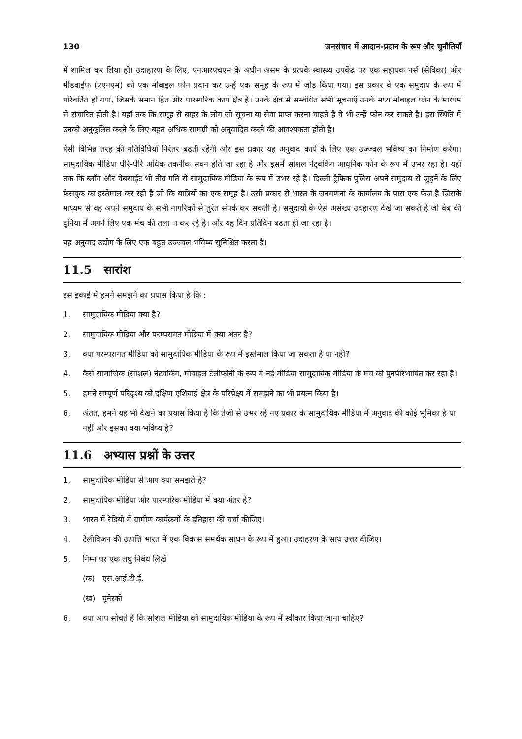130 जनसंचार में आदान-प्रदान के रूप और चुनौतियाँ
में शामिल कर लिया हो। उदाहारण के लिए, एनआरएचएम के अधीन असम के प्रत्यके स्वास्थ्य उपकेंद्र पर एक सहायक नर्स (सेविका) और मीडवाईफ (एएनएम) को एक मोबाइल फोन प्रदान कर उन्हें एक समूह के रूप में जोड़ किया गया। इस प्रकार वे एक समुदाय के रूप में परिवर्तित हो गया, जिसके समान हित और पारस्परिक कार्य क्षेत्र है। उनके क्षेत्र से सम्बंधित सभी सूचनाएँ उनके मध्य मोबाइल फोन के माध्यम से संचारित होती है। यहाँ तक कि समूह से बाहर के लोग जो सूचना या सेवा प्राप्त करना चाहते है वे भी उन्हें फोन कर सकते है। इस स्थिति में उनको अनुकूलित करने के लिए बहुत अधिक सामग्री को अनुवादित करने की आवश्यकता होती है।
ऐसी विभिन्न तरह की गतिविधियाँ निरंतर बढ़ती रहेंगी और इस प्रकार यह अनुवाद कार्य के लिए एक उज्ज्वल भविष्य का निर्माण करेगा। सामुदायिक मीडिया धीरे-धीरे अधिक तकनीक सघन होते जा रहा है और इसमें सोशल नेट्वर्किंग आधुनिक फोन के रूप में उभर रहा है। यहाँ तक कि ब्लॉग और वेबसाईट भी तीव्र गति से सामुदायिक मीडिया के रूप में उभर रहे है। दिल्ली ट्रैफिक पुलिस अपने समुदाय से जुड़ने के लिए फेसबुक का इस्तेमाल कर रही है जो कि यात्रियों का एक समूह है। उसी प्रकार से भारत के जनगणना के कार्यालय के पास एक फेज है जिसके माध्यम से वह अपने समुदाय के सभी नागरिकों से तुरंत संपर्क कर सकती है। समुदायों के ऐसे असंख्य उदहारण देखे जा सकते है जो वेब की दुनिया में अपने लिए एक मंच की तला ा कर रहे है। और यह दिन प्रतिदिन बढ़ता ही जा रहा है।
यह अनुवाद उद्योग के लिए एक बहुत उज्ज्वल भविष्य सुनिश्चित करता है।
11.5 सारांश
इस इकाई में हमने समझने का प्रयास किया है कि :
1. सामुदायिक मीडिया क्या है?
2. सामुदायिक मीडिया और परम्परागत मीडिया में क्या अंतर है?
3. क्या परम्परागत मीडिया को सामुदायिक मीडिया के रूप में इस्तेमाल किया जा सकता है या नहीं?
4. कैसे सामाजिक (सोशल) नेटवर्किंग, मोबाइल टेलीफोनी के रूप में नई मीडिया सामुदायिक मीडिया के मंच को पुनर्परिभाषित कर रहा है।
5. हमने सम्पूर्ण परिदृश्य को दक्षिण एशियाई क्षेत्र के परिप्रेक्ष्य में समझने का भी प्रयत्न किया है।
6. अंतत, हमने यह भी देखने का प्रयास किया है कि तेजी से उभर रहे नए प्रकार के सामुदायिक मीडिया में अनुवाद की कोई भूमिका है या नहीं और इसका क्या भविष्य है?
11.6 अभ्यास प्रश्नों के उत्तर
1. सामुदायिक मीडिया से आप क्या समझते है?
2. सामुदायिक मीडिया और पारम्परिक मीडिया में क्या अंतर है?
3. भारत में रेडियो में ग्रामीण कार्यक्रमों के इतिहास की चर्चा कीजिए।
4. टेलीविजन की उत्पत्ति भारत में एक विकास समर्थक साधन के रूप में हुआ। उदाहरण के साथ उत्तर दीजिए।
5. निम्न पर एक लघु निबंध लिखें
(क) एस.आई.टी.ई.
(ख) यूनेस्को
6. क्या आप सोचते हैं कि सोशल मीडिया को सामुदायिक मीडिया के रूप में स्वीकार किया जाना चाहिए?